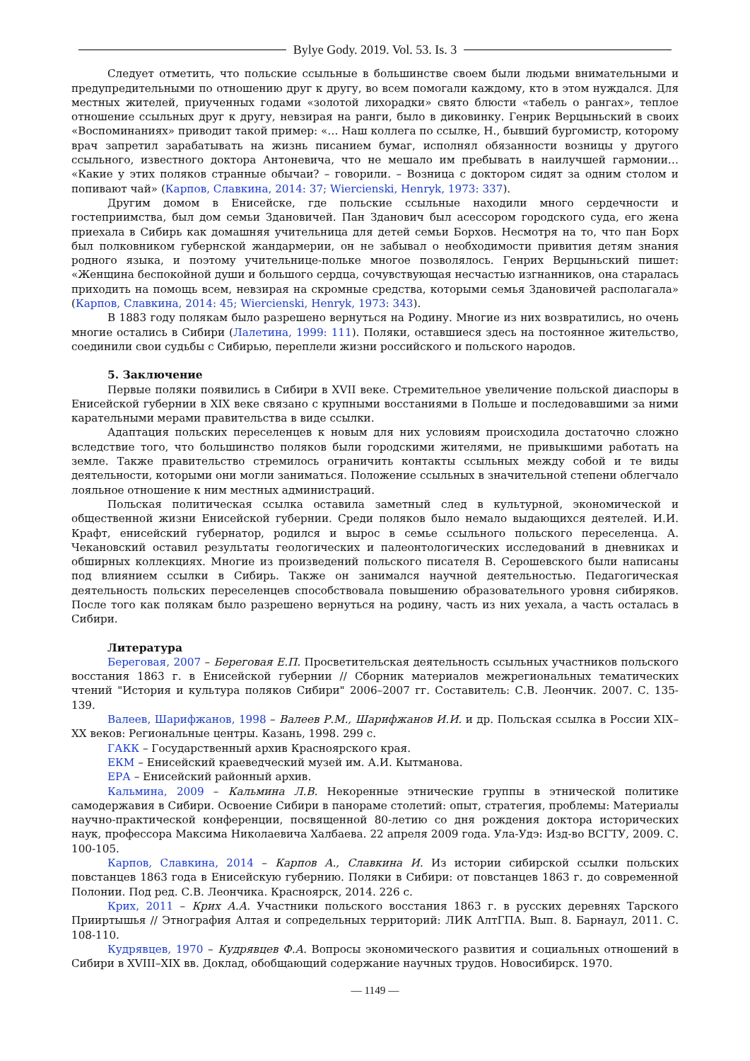Bylye Gody. 2019. Vol. 53. Is. 3
Следует отметить, что польские ссыльные в большинстве своем были людьми внимательными и предупредительными по отношению друг к другу, во всем помогали каждому, кто в этом нуждался. Для местных жителей, приученных годами «золотой лихорадки» свято блюсти «табель о рангах», теплое отношение ссыльных друг к другу, невзирая на ранги, было в диковинку. Генрик Верцыньский в своих «Воспоминаниях» приводит такой пример: «… Наш коллега по ссылке, Н., бывший бургомистр, которому врач запретил зарабатывать на жизнь писанием бумаг, исполнял обязанности возницы у другого ссыльного, известного доктора Антоневича, что не мешало им пребывать в наилучшей гармонии… «Какие у этих поляков странные обычаи? – говорили. – Возница с доктором сидят за одним столом и попивают чай» (Карпов, Славкина, 2014: 37; Wiercienski, Henryk, 1973: 337).
Другим домом в Енисейске, где польские ссыльные находили много сердечности и гостеприимства, был дом семьи Здановичей. Пан Зданович был асессором городского суда, его жена приехала в Сибирь как домашняя учительница для детей семьи Борхов. Несмотря на то, что пан Борх был полковником губернской жандармерии, он не забывал о необходимости привития детям знания родного языка, и поэтому учительнице-польке многое позволялось. Генрих Верцыньский пишет: «Женщина беспокойной души и большого сердца, сочувствующая несчастью изгнанников, она старалась приходить на помощь всем, невзирая на скромные средства, которыми семья Здановичей располагала» (Карпов, Славкина, 2014: 45; Wiercienski, Henryk, 1973: 343).
В 1883 году полякам было разрешено вернуться на Родину. Многие из них возвратились, но очень многие остались в Сибири (Лалетина, 1999: 111). Поляки, оставшиеся здесь на постоянное жительство, соединили свои судьбы с Сибирью, переплели жизни российского и польского народов.
5. Заключение
Первые поляки появились в Сибири в XVII веке. Стремительное увеличение польской диаспоры в Енисейской губернии в XIX веке связано с крупными восстаниями в Польше и последовавшими за ними карательными мерами правительства в виде ссылки.
Адаптация польских переселенцев к новым для них условиям происходила достаточно сложно вследствие того, что большинство поляков были городскими жителями, не привыкшими работать на земле. Также правительство стремилось ограничить контакты ссыльных между собой и те виды деятельности, которыми они могли заниматься. Положение ссыльных в значительной степени облегчало лояльное отношение к ним местных администраций.
Польская политическая ссылка оставила заметный след в культурной, экономической и общественной жизни Енисейской губернии. Среди поляков было немало выдающихся деятелей. И.И. Крафт, енисейский губернатор, родился и вырос в семье ссыльного польского переселенца. А. Чекановский оставил результаты геологических и палеонтологических исследований в дневниках и обширных коллекциях. Многие из произведений польского писателя В. Серошевского были написаны под влиянием ссылки в Сибирь. Также он занимался научной деятельностью. Педагогическая деятельность польских переселенцев способствовала повышению образовательного уровня сибиряков. После того как полякам было разрешено вернуться на родину, часть из них уехала, а часть осталась в Сибири.
Литература
Береговая, 2007 – Береговая Е.П. Просветительская деятельность ссыльных участников польского восстания 1863 г. в Енисейской губернии // Сборник материалов межрегиональных тематических чтений "История и культура поляков Сибири" 2006–2007 гг. Составитель: С.В. Леончик. 2007. С. 135-139.
Валеев, Шарифжанов, 1998 – Валеев Р.М., Шарифжанов И.И. и др. Польская ссылка в России XIX–XX веков: Региональные центры. Казань, 1998. 299 с.
ГАКК – Государственный архив Красноярского края.
ЕКМ – Енисейский краеведческий музей им. А.И. Кытманова.
ЕРА – Енисейский районный архив.
Кальмина, 2009 – Кальмина Л.В. Некоренные этнические группы в этнической политике самодержавия в Сибири. Освоение Сибири в панораме столетий: опыт, стратегия, проблемы: Материалы научно-практической конференции, посвященной 80-летию со дня рождения доктора исторических наук, профессора Максима Николаевича Халбаева. 22 апреля 2009 года. Ула-Удэ: Изд-во ВСГТУ, 2009. С. 100-105.
Карпов, Славкина, 2014 – Карпов А., Славкина И. Из истории сибирской ссылки польских повстанцев 1863 года в Енисейскую губернию. Поляки в Сибири: от повстанцев 1863 г. до современной Полонии. Под ред. С.В. Леончика. Красноярск, 2014. 226 с.
Крих, 2011 – Крих А.А. Участники польского восстания 1863 г. в русских деревнях Тарского Прииртышья // Этнография Алтая и сопредельных территорий: ЛИК АлтГПА. Вып. 8. Барнаул, 2011. С. 108-110.
Кудрявцев, 1970 – Кудрявцев Ф.А. Вопросы экономического развития и социальных отношений в Сибири в XVIII–XIX вв. Доклад, обобщающий содержание научных трудов. Новосибирск. 1970.
— 1149 —